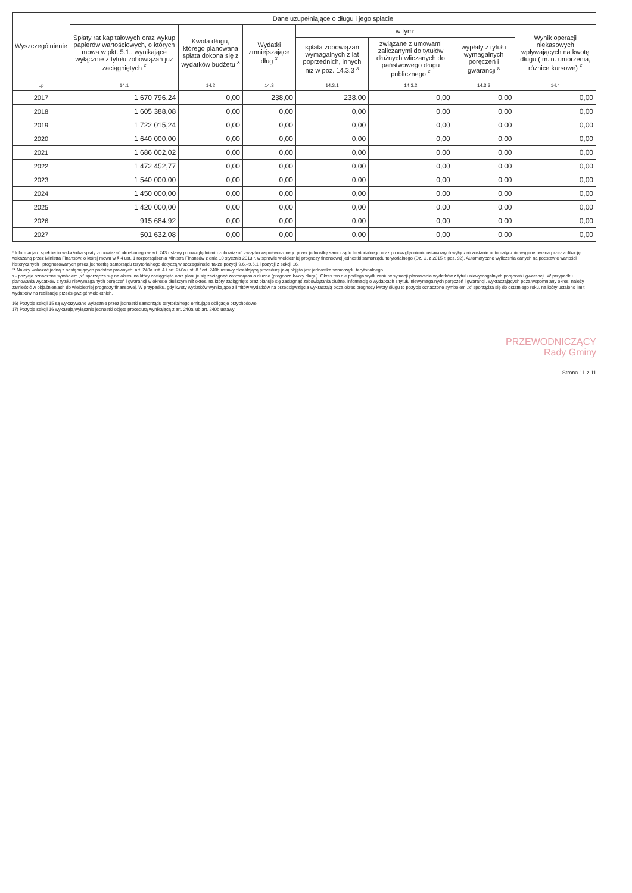| Wyszczególnienie | Dane uzupełniające o długu i jego spłacie | | | | | | |
| --- | --- | --- | --- | --- | --- | --- | --- |
| | Spłaty rat kapitałowych oraz wykup papierów wartościowych, o których mowa w pkt. 5.1., wynikające wyłącznie z tytułu zobowiązań już zaciągniętych <sup>x</sup> | Kwota długu, którego planowana spłata dokona się z wydatków budżetu <sup>x</sup> | Wydatki zmniejszające dług <sup>x</sup> | w tym: | | | Wynik operacji niekasowych wpływających na kwotę długu ( m.in. umorzenia, różnice kursowe) <sup>x</sup> |
| | | | | spłata zobowiązań wymagalnych z lat poprzednich, innych niż w poz. 14.3.3 <sup>x</sup> | związane z umowami zaliczanymi do tytułów dłużnych wliczanych do państwowego długu publicznego <sup>x</sup> | wypłaty z tytułu wymagalnych poręczeń i gwarancji <sup>x</sup> | |
| Lp | 14.1 | 14.2 | 14.3 | 14.3.1 | 14.3.2 | 14.3.3 | 14.4 |
| 2017 | 1 670 796,24 | 0,00 | 238,00 | 238,00 | 0,00 | 0,00 | 0,00 |
| 2018 | 1 605 388,08 | 0,00 | 0,00 | 0,00 | 0,00 | 0,00 | 0,00 |
| 2019 | 1 722 015,24 | 0,00 | 0,00 | 0,00 | 0,00 | 0,00 | 0,00 |
| 2020 | 1 640 000,00 | 0,00 | 0,00 | 0,00 | 0,00 | 0,00 | 0,00 |
| 2021 | 1 686 002,02 | 0,00 | 0,00 | 0,00 | 0,00 | 0,00 | 0,00 |
| 2022 | 1 472 452,77 | 0,00 | 0,00 | 0,00 | 0,00 | 0,00 | 0,00 |
| 2023 | 1 540 000,00 | 0,00 | 0,00 | 0,00 | 0,00 | 0,00 | 0,00 |
| 2024 | 1 450 000,00 | 0,00 | 0,00 | 0,00 | 0,00 | 0,00 | 0,00 |
| 2025 | 1 420 000,00 | 0,00 | 0,00 | 0,00 | 0,00 | 0,00 | 0,00 |
| 2026 | 915 684,92 | 0,00 | 0,00 | 0,00 | 0,00 | 0,00 | 0,00 |
| 2027 | 501 632,08 | 0,00 | 0,00 | 0,00 | 0,00 | 0,00 | 0,00 |
* Informacja o spełnieniu wskaźnika spłaty zobowiązań określonego w art. 243 ustawy po uwzględnieniu zobowiązań związku współtworzonego przez jednostkę samorządu terytorialnego oraz po uwzględnieniu ustawowych wyłączeń zostanie automatycznie wygenerowana przez aplikację wskazaną przez Ministra Finansów, o której mowa w § 4 ust. 1 rozporządzenia Ministra Finansów z dnia 10 stycznia 2013 r. w sprawie wieloletniej prognozy finansowej jednostki samorządu terytorialnego (Dz. U. z 2015 r. poz. 92). Automatyczne wyliczenia danych na podstawie wartości historycznych i prognozowanych przez jednostkę samorządu terytorialnego dotyczą w szczególności także pozycji 9.6.–9.6.1 i pozycji z sekcji 16.
** Należy wskazać jedną z następujących podstaw prawnych: art. 240a ust. 4 / art. 240a ust. 8 / art. 240b ustawy określającą procedurę jaką objęta jest jednostka samorządu terytorialnego.
x - pozycje oznaczone symbolem „x” sporządza się na okres, na który zaciągnięto oraz planuje się zaciągnąć zobowiązania dłużne (prognoza kwoty długu). Okres ten nie podlega wydłużeniu w sytuacji planowania wydatków z tytułu niewymagalnych poręczeń i gwarancji. W przypadku planowania wydatków z tytułu niewymagalnych poręczeń i gwarancji w okresie dłuższym niż okres, na który zaciągnięto oraz planuje się zaciągnąć zobowiązania dłużne, informację o wydatkach z tytułu niewymagalnych poręczeń i gwarancji, wykraczających poza wspomniany okres, należy zamieścić w objaśnieniach do wieloletniej prognozy finansowej. W przypadku, gdy kwoty wydatków wynikające z limitów wydatków na przedsięwzięcia wykraczają poza okres prognozy kwoty długu to pozycje oznaczone symbolem „x” sporządza się do ostatniego roku, na który ustalono limit wydatków na realizację przedsięwzięć wieloletnich.
16) Pozycje sekcji 15 są wykazywane wyłącznie przez jednostki samorządu terytorialnego emitujące obligacje przychodowe.
17) Pozycje sekcji 16 wykazują wyłącznie jednostki objęte procedurą wynikającą z art. 240a lub art. 240b ustawy
PRZEWODNICZĄCY
Rady Gminy
Strona 11 z 11